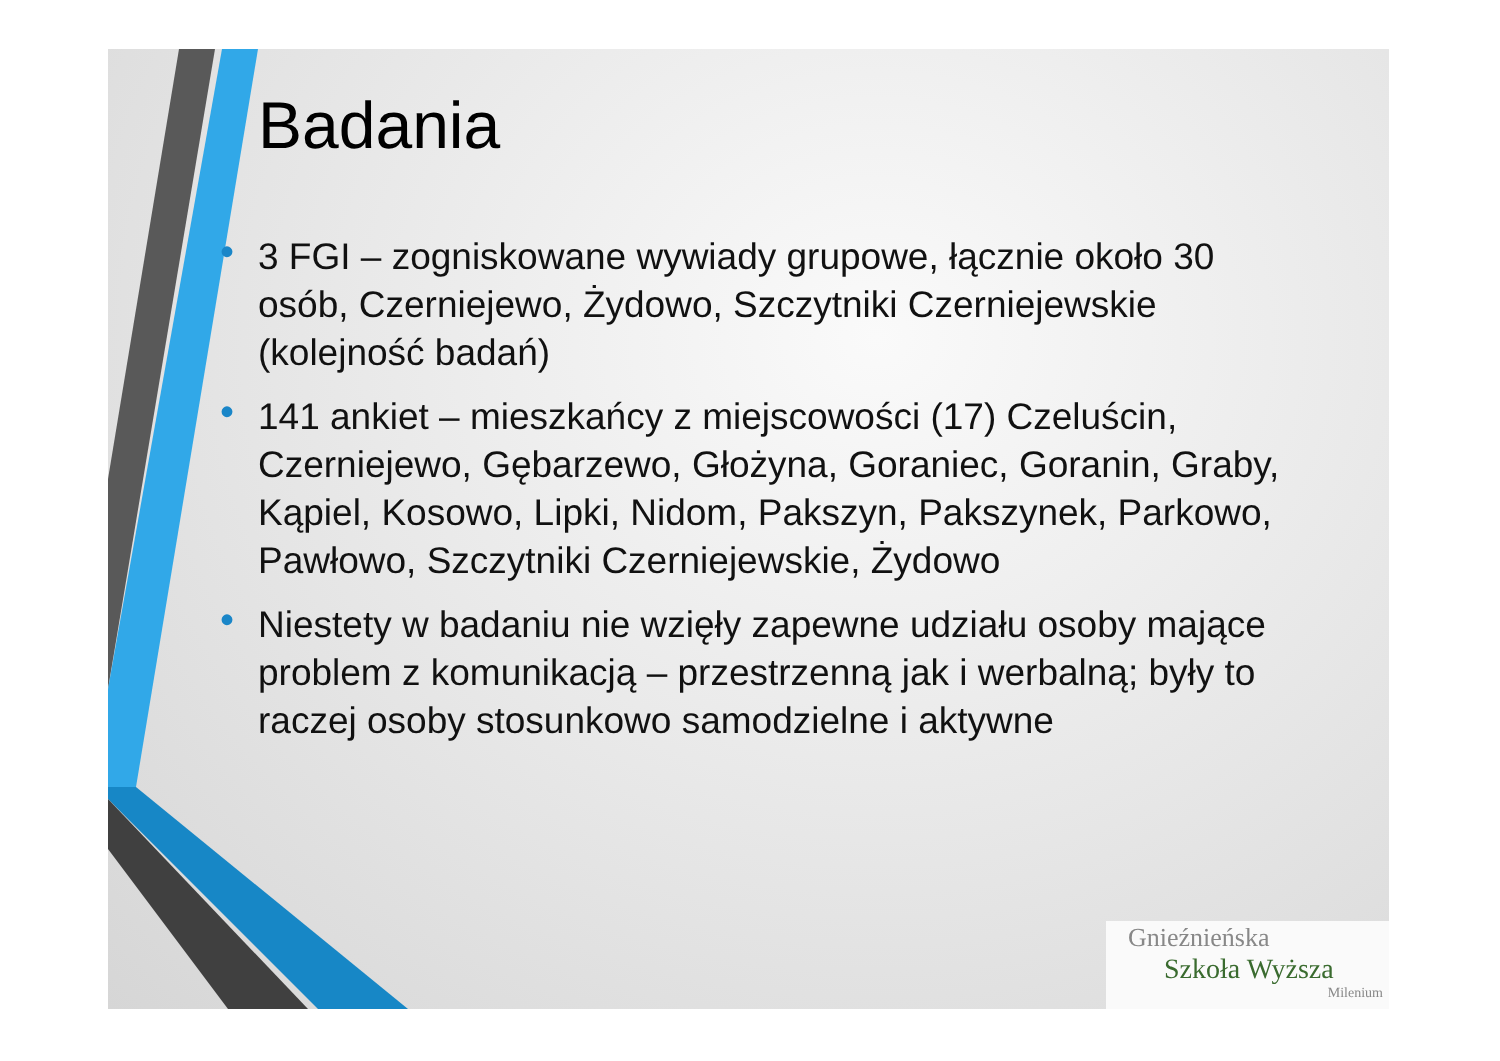Badania
• 3 FGI – zogniskowane wywiady grupowe, łącznie około 30 osób, Czerniejewo, Żydowo, Szczytniki Czerniejewskie (kolejność badań)
• 141 ankiet – mieszkańcy z miejscowości (17) Czeluścin, Czerniejewo, Gębarzewo, Głożyna, Goraniec, Goranin, Graby, Kąpiel, Kosowo, Lipki, Nidom, Pakszyn, Pakszynek, Parkowo, Pawłowo, Szczytniki Czerniejewskie, Żydowo
• Niestety w badaniu nie wzięły zapewne udziału osoby mające problem z komunikacją – przestrzenną jak i werbalną; były to raczej osoby stosunkowo samodzielne i aktywne
Gnieźnieńska
Szkoła Wyższa
Milenium